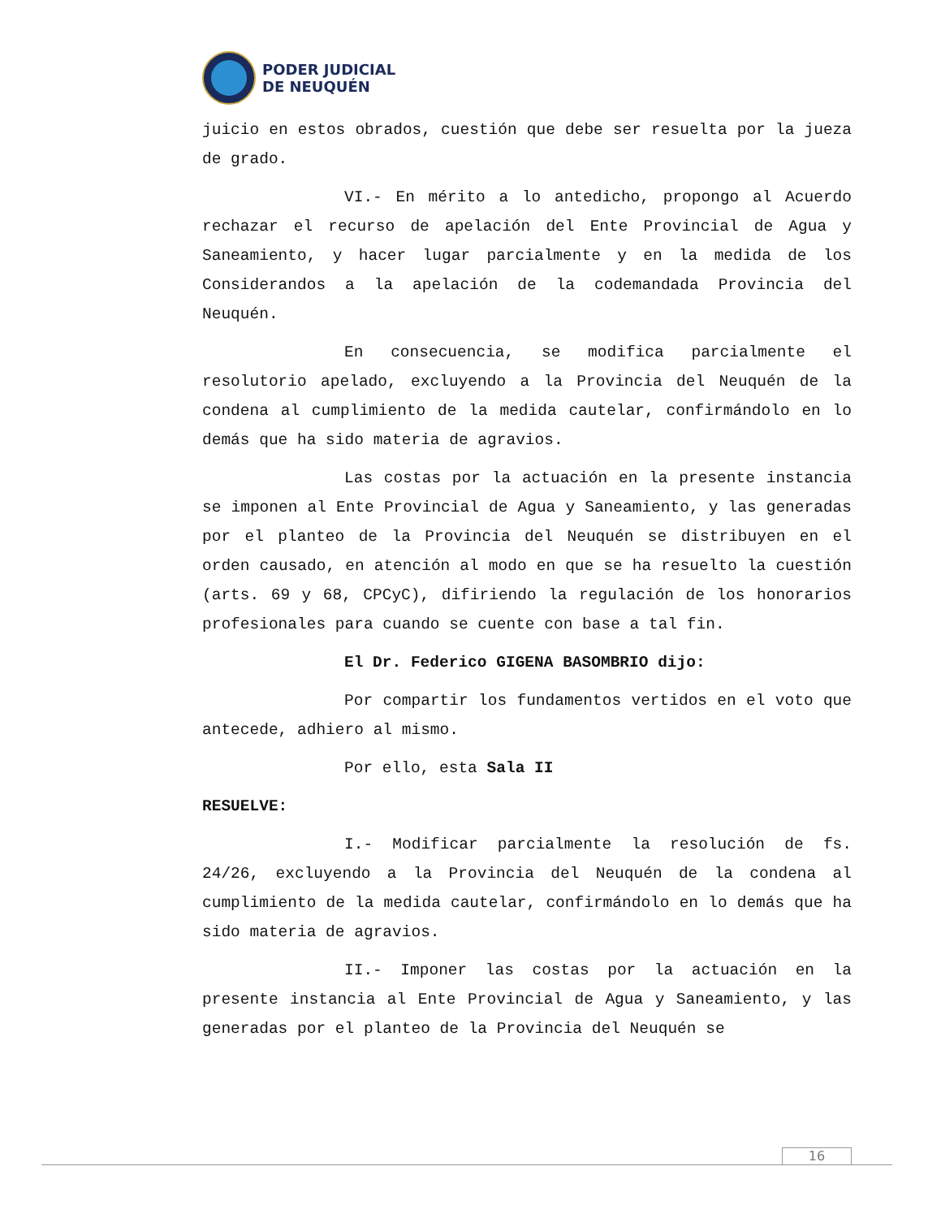PODER JUDICIAL
DE NEUQUÉN
juicio en estos obrados, cuestión que debe ser resuelta por la jueza de grado.
VI.- En mérito a lo antedicho, propongo al Acuerdo rechazar el recurso de apelación del Ente Provincial de Agua y Saneamiento, y hacer lugar parcialmente y en la medida de los Considerandos a la apelación de la codemandada Provincia del Neuquén.
En consecuencia, se modifica parcialmente el resolutorio apelado, excluyendo a la Provincia del Neuquén de la condena al cumplimiento de la medida cautelar, confirmándolo en lo demás que ha sido materia de agravios.
Las costas por la actuación en la presente instancia se imponen al Ente Provincial de Agua y Saneamiento, y las generadas por el planteo de la Provincia del Neuquén se distribuyen en el orden causado, en atención al modo en que se ha resuelto la cuestión (arts. 69 y 68, CPCyC), difiriendo la regulación de los honorarios profesionales para cuando se cuente con base a tal fin.
El Dr. Federico GIGENA BASOMBRIO dijo:
Por compartir los fundamentos vertidos en el voto que antecede, adhiero al mismo.
Por ello, esta Sala II
RESUELVE:
I.- Modificar parcialmente la resolución de fs. 24/26, excluyendo a la Provincia del Neuquén de la condena al cumplimiento de la medida cautelar, confirmándolo en lo demás que ha sido materia de agravios.
II.- Imponer las costas por la actuación en la presente instancia al Ente Provincial de Agua y Saneamiento, y las generadas por el planteo de la Provincia del Neuquén se
16